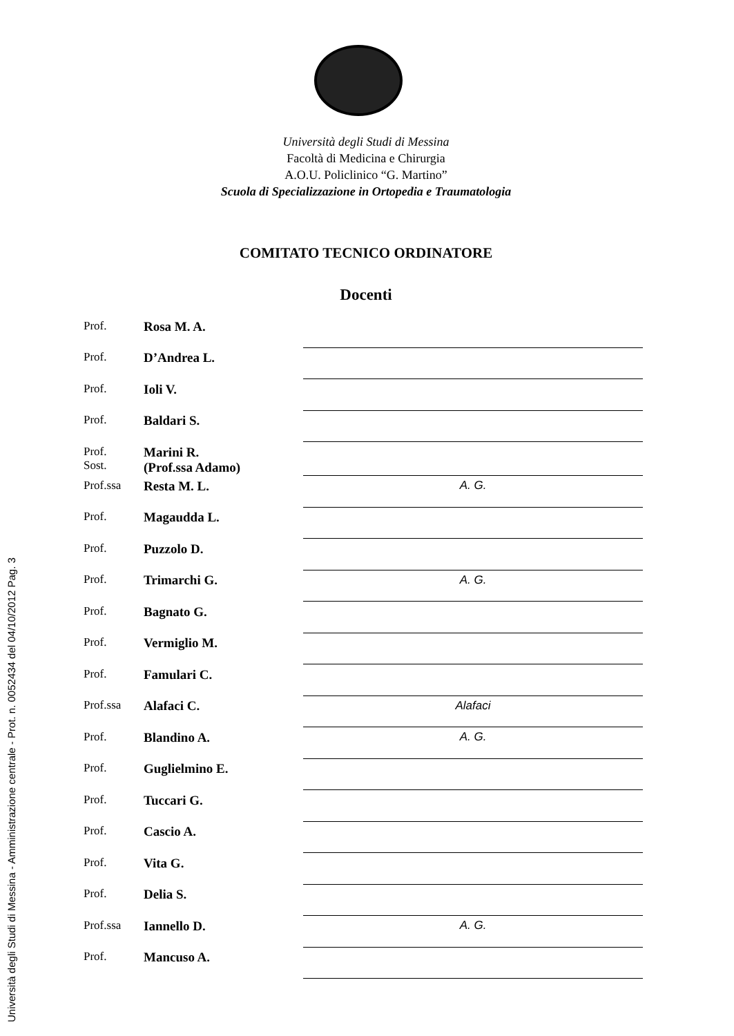Università degli Studi di Messina
Facoltà di Medicina e Chirurgia
A.O.U. Policlinico “G. Martino”
Scuola di Specializzazione in Ortopedia e Traumatologia
COMITATO TECNICO ORDINATORE
Docenti
| Prof. | Rosa M. A. | |
| Prof. | D’Andrea L. | |
| Prof. | Ioli V. | |
| Prof. | Baldari S. | |
| Prof. Sost. | Marini R. (Prof.ssa Adamo) | |
| Prof.ssa | Resta M. L. | A. G. |
| Prof. | Magaudda L. | |
| Prof. | Puzzolo D. | |
| Prof. | Trimarchi G. | A. G. |
| Prof. | Bagnato G. | |
| Prof. | Vermiglio M. | |
| Prof. | Famulari C. | |
| Prof.ssa | Alafaci C. | Alafaci |
| Prof. | Blandino A. | A. G. |
| Prof. | Guglielmino E. | |
| Prof. | Tuccari G. | |
| Prof. | Cascio A. | |
| Prof. | Vita G. | |
| Prof. | Delia S. | |
| Prof.ssa | Iannello D. | A. G. |
| Prof. | Mancuso A. | |
Università degli Studi di Messina - Amministrazione centrale - Prot. n. 0052434 del 04/10/2012 Pag. 3